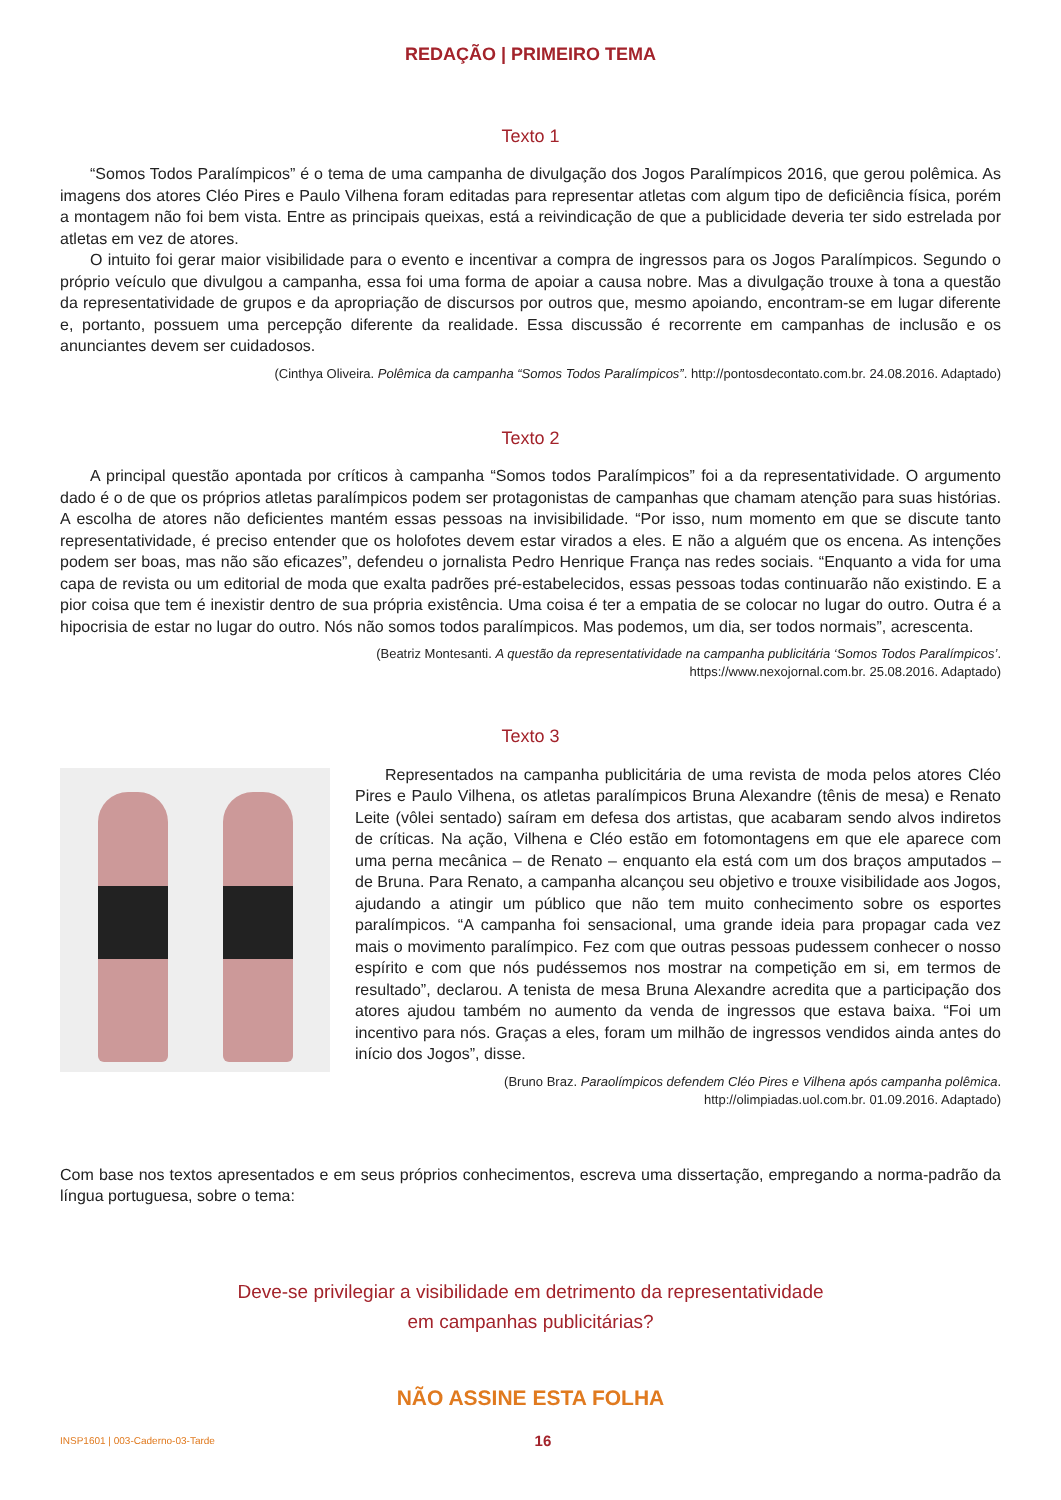REDAÇÃO | PRIMEIRO TEMA
Texto 1
“Somos Todos Paralímpicos” é o tema de uma campanha de divulgação dos Jogos Paralímpicos 2016, que gerou polêmica. As imagens dos atores Cléo Pires e Paulo Vilhena foram editadas para representar atletas com algum tipo de deficiência física, porém a montagem não foi bem vista. Entre as principais queixas, está a reivindicação de que a publicidade deveria ter sido estrelada por atletas em vez de atores.
O intuito foi gerar maior visibilidade para o evento e incentivar a compra de ingressos para os Jogos Paralímpicos. Segundo o próprio veículo que divulgou a campanha, essa foi uma forma de apoiar a causa nobre. Mas a divulgação trouxe à tona a questão da representatividade de grupos e da apropriação de discursos por outros que, mesmo apoiando, encontram-se em lugar diferente e, portanto, possuem uma percepção diferente da realidade. Essa discussão é recorrente em campanhas de inclusão e os anunciantes devem ser cuidadosos.
(Cinthya Oliveira. Polêmica da campanha “Somos Todos Paralímpicos”. http://pontosdecontato.com.br. 24.08.2016. Adaptado)
Texto 2
A principal questão apontada por críticos à campanha “Somos todos Paralímpicos” foi a da representatividade. O argumento dado é o de que os próprios atletas paralímpicos podem ser protagonistas de campanhas que chamam atenção para suas histórias. A escolha de atores não deficientes mantém essas pessoas na invisibilidade. “Por isso, num momento em que se discute tanto representatividade, é preciso entender que os holofotes devem estar virados a eles. E não a alguém que os encena. As intenções podem ser boas, mas não são eficazes”, defendeu o jornalista Pedro Henrique França nas redes sociais. “Enquanto a vida for uma capa de revista ou um editorial de moda que exalta padrões pré-estabelecidos, essas pessoas todas continuarão não existindo. E a pior coisa que tem é inexistir dentro de sua própria existência. Uma coisa é ter a empatia de se colocar no lugar do outro. Outra é a hipocrisia de estar no lugar do outro. Nós não somos todos paralímpicos. Mas podemos, um dia, ser todos normais”, acrescenta.
(Beatriz Montesanti. A questão da representatividade na campanha publicitária ‘Somos Todos Paralímpicos’.
https://www.nexojornal.com.br. 25.08.2016. Adaptado)
Texto 3
Representados na campanha publicitária de uma revista de moda pelos atores Cléo Pires e Paulo Vilhena, os atletas paralímpicos Bruna Alexandre (tênis de mesa) e Renato Leite (vôlei sentado) saíram em defesa dos artistas, que acabaram sendo alvos indiretos de críticas. Na ação, Vilhena e Cléo estão em fotomontagens em que ele aparece com uma perna mecânica – de Renato – enquanto ela está com um dos braços amputados – de Bruna. Para Renato, a campanha alcançou seu objetivo e trouxe visibilidade aos Jogos, ajudando a atingir um público que não tem muito conhecimento sobre os esportes paralímpicos. “A campanha foi sensacional, uma grande ideia para propagar cada vez mais o movimento paralímpico. Fez com que outras pessoas pudessem conhecer o nosso espírito e com que nós pudéssemos nos mostrar na competição em si, em termos de resultado”, declarou. A tenista de mesa Bruna Alexandre acredita que a participação dos atores ajudou também no aumento da venda de ingressos que estava baixa. “Foi um incentivo para nós. Graças a eles, foram um milhão de ingressos vendidos ainda antes do início dos Jogos”, disse.
(Bruno Braz. Paraolímpicos defendem Cléo Pires e Vilhena após campanha polêmica.
http://olimpiadas.uol.com.br. 01.09.2016. Adaptado)
Com base nos textos apresentados e em seus próprios conhecimentos, escreva uma dissertação, empregando a norma-padrão da língua portuguesa, sobre o tema:
Deve-se privilegiar a visibilidade em detrimento da representatividade
em campanhas publicitárias?
NÃO ASSINE ESTA FOLHA
INSP1601 | 003-Caderno-03-Tarde 16